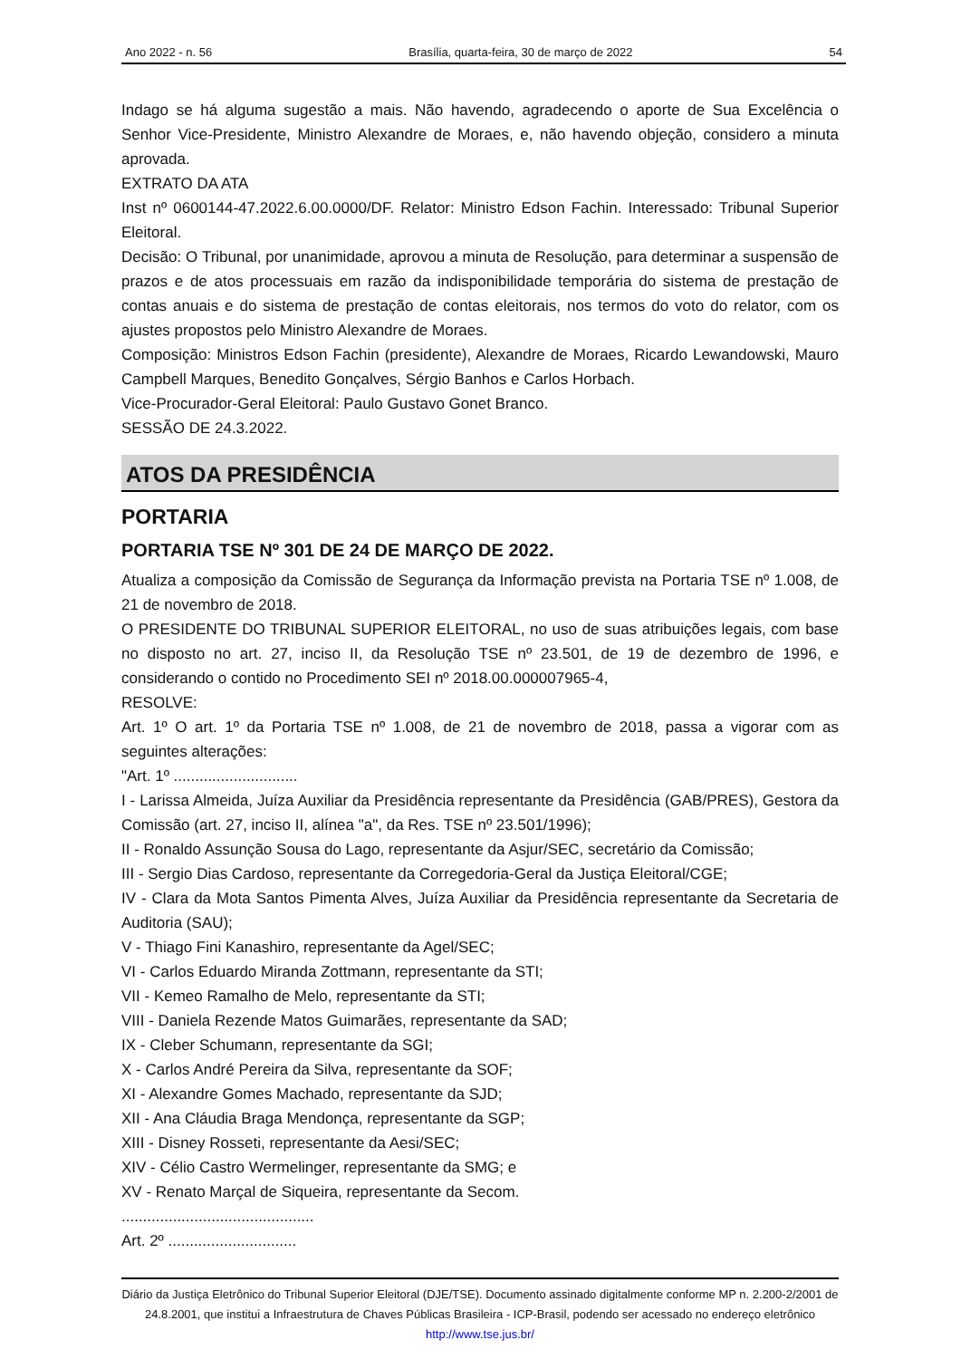Ano 2022 - n. 56 Brasília, quarta-feira, 30 de março de 2022 54
Indago se há alguma sugestão a mais. Não havendo, agradecendo o aporte de Sua Excelência o Senhor Vice-Presidente, Ministro Alexandre de Moraes, e, não havendo objeção, considero a minuta aprovada.
EXTRATO DA ATA
Inst nº 0600144-47.2022.6.00.0000/DF. Relator: Ministro Edson Fachin. Interessado: Tribunal Superior Eleitoral.
Decisão: O Tribunal, por unanimidade, aprovou a minuta de Resolução, para determinar a suspensão de prazos e de atos processuais em razão da indisponibilidade temporária do sistema de prestação de contas anuais e do sistema de prestação de contas eleitorais, nos termos do voto do relator, com os ajustes propostos pelo Ministro Alexandre de Moraes.
Composição: Ministros Edson Fachin (presidente), Alexandre de Moraes, Ricardo Lewandowski, Mauro Campbell Marques, Benedito Gonçalves, Sérgio Banhos e Carlos Horbach.
Vice-Procurador-Geral Eleitoral: Paulo Gustavo Gonet Branco.
SESSÃO DE 24.3.2022.
ATOS DA PRESIDÊNCIA
PORTARIA
PORTARIA TSE Nº 301 DE 24 DE MARÇO DE 2022.
Atualiza a composição da Comissão de Segurança da Informação prevista na Portaria TSE nº 1.008, de 21 de novembro de 2018.
O PRESIDENTE DO TRIBUNAL SUPERIOR ELEITORAL, no uso de suas atribuições legais, com base no disposto no art. 27, inciso II, da Resolução TSE nº 23.501, de 19 de dezembro de 1996, e considerando o contido no Procedimento SEI nº 2018.00.000007965-4,
RESOLVE:
Art. 1º O art. 1º da Portaria TSE nº 1.008, de 21 de novembro de 2018, passa a vigorar com as seguintes alterações:
"Art. 1º .............................
I - Larissa Almeida, Juíza Auxiliar da Presidência representante da Presidência (GAB/PRES), Gestora da Comissão (art. 27, inciso II, alínea "a", da Res. TSE nº 23.501/1996);
II - Ronaldo Assunção Sousa do Lago, representante da Asjur/SEC, secretário da Comissão;
III - Sergio Dias Cardoso, representante da Corregedoria-Geral da Justiça Eleitoral/CGE;
IV - Clara da Mota Santos Pimenta Alves, Juíza Auxiliar da Presidência representante da Secretaria de Auditoria (SAU);
V - Thiago Fini Kanashiro, representante da Agel/SEC;
VI - Carlos Eduardo Miranda Zottmann, representante da STI;
VII - Kemeo Ramalho de Melo, representante da STI;
VIII - Daniela Rezende Matos Guimarães, representante da SAD;
IX - Cleber Schumann, representante da SGI;
X - Carlos André Pereira da Silva, representante da SOF;
XI - Alexandre Gomes Machado, representante da SJD;
XII - Ana Cláudia Braga Mendonça, representante da SGP;
XIII - Disney Rosseti, representante da Aesi/SEC;
XIV - Célio Castro Wermelinger, representante da SMG; e
XV - Renato Marçal de Siqueira, representante da Secom.
.............................................
Art. 2º ..............................
Diário da Justiça Eletrônico do Tribunal Superior Eleitoral (DJE/TSE). Documento assinado digitalmente conforme MP n. 2.200-2/2001 de 24.8.2001, que institui a Infraestrutura de Chaves Públicas Brasileira - ICP-Brasil, podendo ser acessado no endereço eletrônico http://www.tse.jus.br/